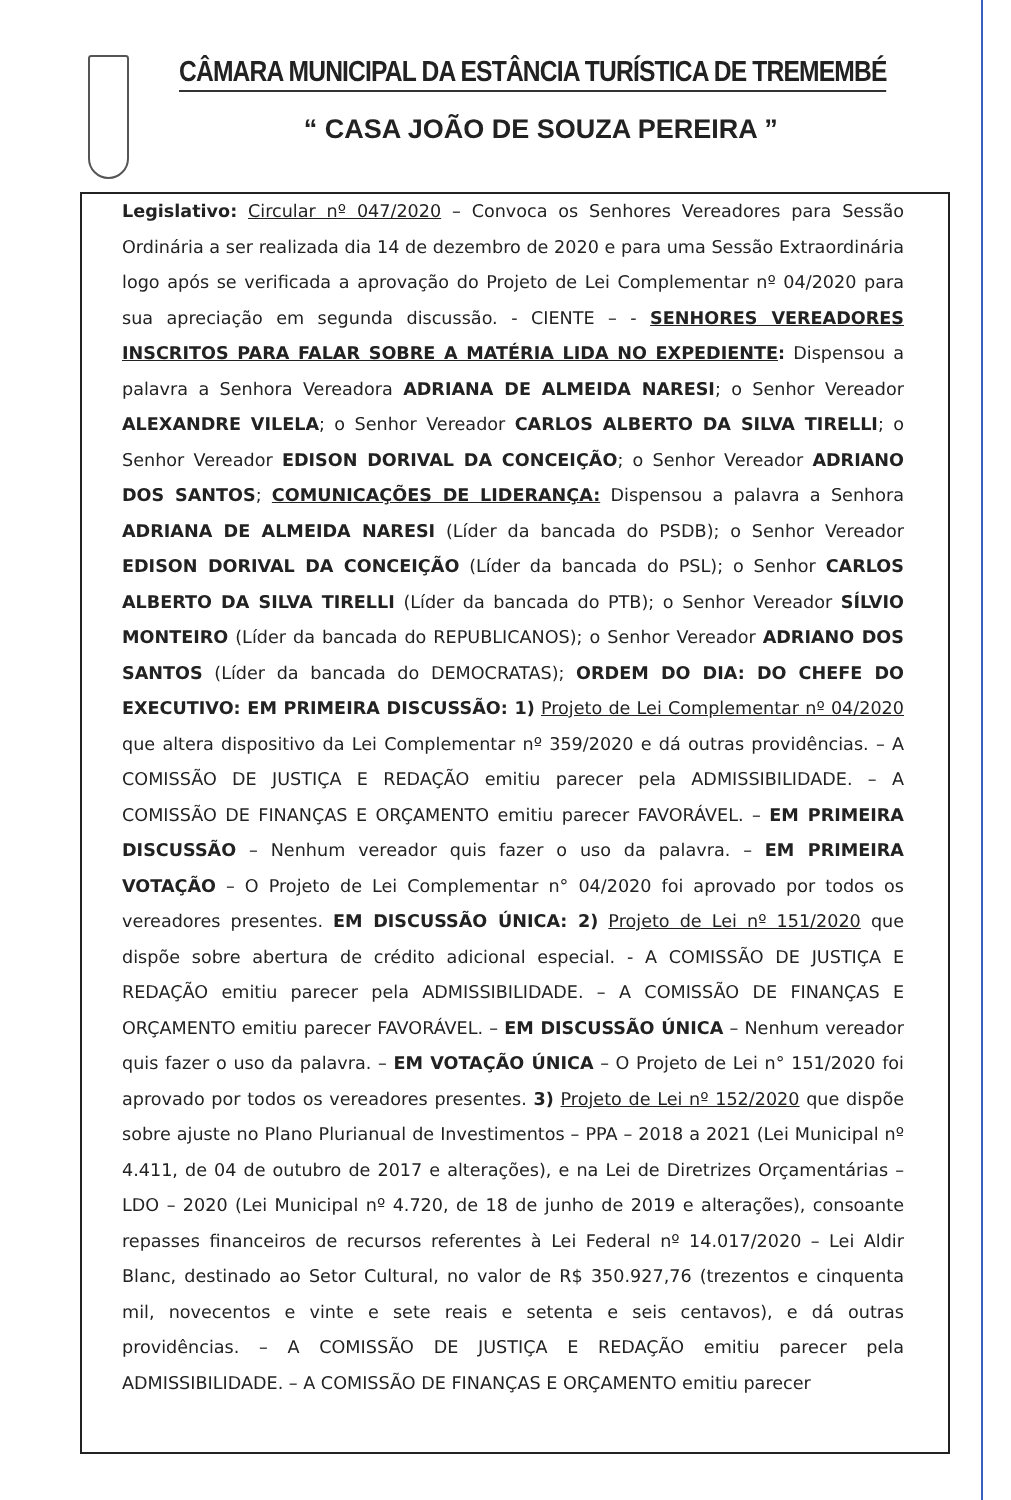CÂMARA MUNICIPAL DA ESTÂNCIA TURÍSTICA DE TREMEMBÉ
“ CASA JOÃO DE SOUZA PEREIRA ”
Legislativo: Circular nº 047/2020 – Convoca os Senhores Vereadores para Sessão Ordinária a ser realizada dia 14 de dezembro de 2020 e para uma Sessão Extraordinária logo após se verificada a aprovação do Projeto de Lei Complementar nº 04/2020 para sua apreciação em segunda discussão. - CIENTE – - SENHORES VEREADORES INSCRITOS PARA FALAR SOBRE A MATÉRIA LIDA NO EXPEDIENTE: Dispensou a palavra a Senhora Vereadora ADRIANA DE ALMEIDA NARESI; o Senhor Vereador ALEXANDRE VILELA; o Senhor Vereador CARLOS ALBERTO DA SILVA TIRELLI; o Senhor Vereador EDISON DORIVAL DA CONCEIÇÃO; o Senhor Vereador ADRIANO DOS SANTOS; COMUNICAÇÕES DE LIDERANÇA: Dispensou a palavra a Senhora ADRIANA DE ALMEIDA NARESI (Líder da bancada do PSDB); o Senhor Vereador EDISON DORIVAL DA CONCEIÇÃO (Líder da bancada do PSL); o Senhor CARLOS ALBERTO DA SILVA TIRELLI (Líder da bancada do PTB); o Senhor Vereador SÍLVIO MONTEIRO (Líder da bancada do REPUBLICANOS); o Senhor Vereador ADRIANO DOS SANTOS (Líder da bancada do DEMOCRATAS); ORDEM DO DIA: DO CHEFE DO EXECUTIVO: EM PRIMEIRA DISCUSSÃO: 1) Projeto de Lei Complementar nº 04/2020 que altera dispositivo da Lei Complementar nº 359/2020 e dá outras providências. – A COMISSÃO DE JUSTIÇA E REDAÇÃO emitiu parecer pela ADMISSIBILIDADE. – A COMISSÃO DE FINANÇAS E ORÇAMENTO emitiu parecer FAVORÁVEL. – EM PRIMEIRA DISCUSSÃO – Nenhum vereador quis fazer o uso da palavra. – EM PRIMEIRA VOTAÇÃO – O Projeto de Lei Complementar n° 04/2020 foi aprovado por todos os vereadores presentes. EM DISCUSSÃO ÚNICA: 2) Projeto de Lei nº 151/2020 que dispõe sobre abertura de crédito adicional especial. - A COMISSÃO DE JUSTIÇA E REDAÇÃO emitiu parecer pela ADMISSIBILIDADE. – A COMISSÃO DE FINANÇAS E ORÇAMENTO emitiu parecer FAVORÁVEL. – EM DISCUSSÃO ÚNICA – Nenhum vereador quis fazer o uso da palavra. – EM VOTAÇÃO ÚNICA – O Projeto de Lei n° 151/2020 foi aprovado por todos os vereadores presentes. 3) Projeto de Lei nº 152/2020 que dispõe sobre ajuste no Plano Plurianual de Investimentos – PPA – 2018 a 2021 (Lei Municipal nº 4.411, de 04 de outubro de 2017 e alterações), e na Lei de Diretrizes Orçamentárias – LDO – 2020 (Lei Municipal nº 4.720, de 18 de junho de 2019 e alterações), consoante repasses financeiros de recursos referentes à Lei Federal nº 14.017/2020 – Lei Aldir Blanc, destinado ao Setor Cultural, no valor de R$ 350.927,76 (trezentos e cinquenta mil, novecentos e vinte e sete reais e setenta e seis centavos), e dá outras providências. – A COMISSÃO DE JUSTIÇA E REDAÇÃO emitiu parecer pela ADMISSIBILIDADE. – A COMISSÃO DE FINANÇAS E ORÇAMENTO emitiu parecer